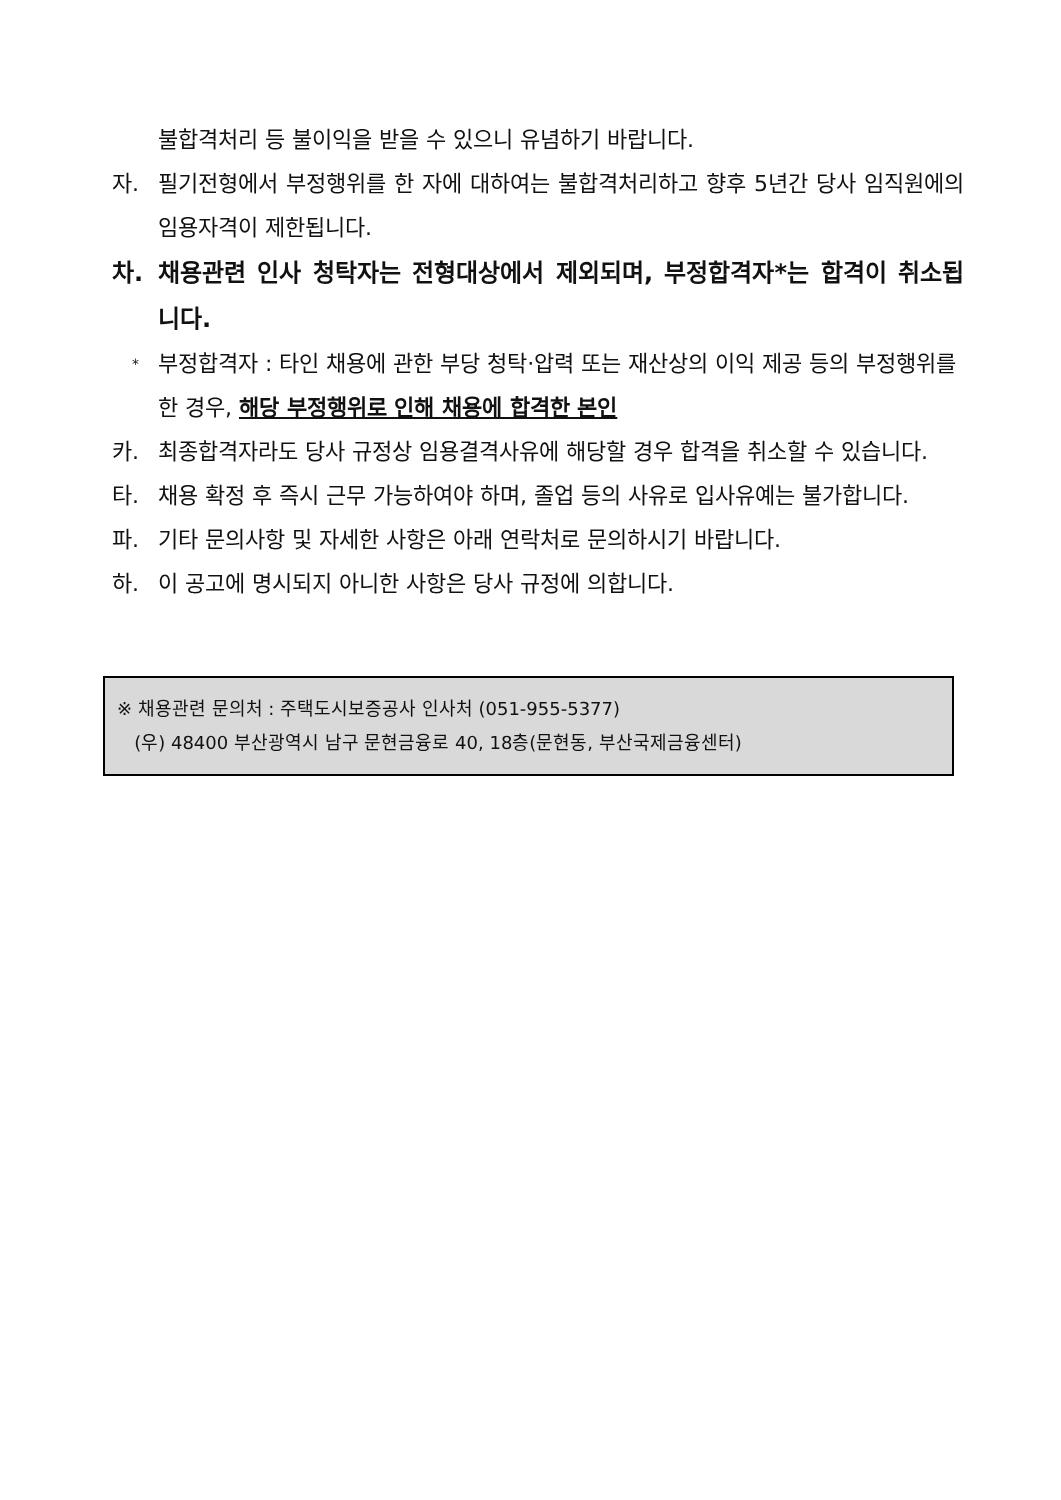불합격처리 등 불이익을 받을 수 있으니 유념하기 바랍니다.
자. 필기전형에서 부정행위를 한 자에 대하여는 불합격처리하고 향후 5년간 당사 임직원에의 임용자격이 제한됩니다.
차. 채용관련 인사 청탁자는 전형대상에서 제외되며, 부정합격자*는 합격이 취소됩니다.
* 부정합격자 : 타인 채용에 관한 부당 청탁·압력 또는 재산상의 이익 제공 등의 부정행위를 한 경우, 해당 부정행위로 인해 채용에 합격한 본인
카. 최종합격자라도 당사 규정상 임용결격사유에 해당할 경우 합격을 취소할 수 있습니다.
타. 채용 확정 후 즉시 근무 가능하여야 하며, 졸업 등의 사유로 입사유예는 불가합니다.
파. 기타 문의사항 및 자세한 사항은 아래 연락처로 문의하시기 바랍니다.
하. 이 공고에 명시되지 아니한 사항은 당사 규정에 의합니다.
※ 채용관련 문의처 : 주택도시보증공사 인사처 (051-955-5377)
(우) 48400 부산광역시 남구 문현금융로 40, 18층(문현동, 부산국제금융센터)